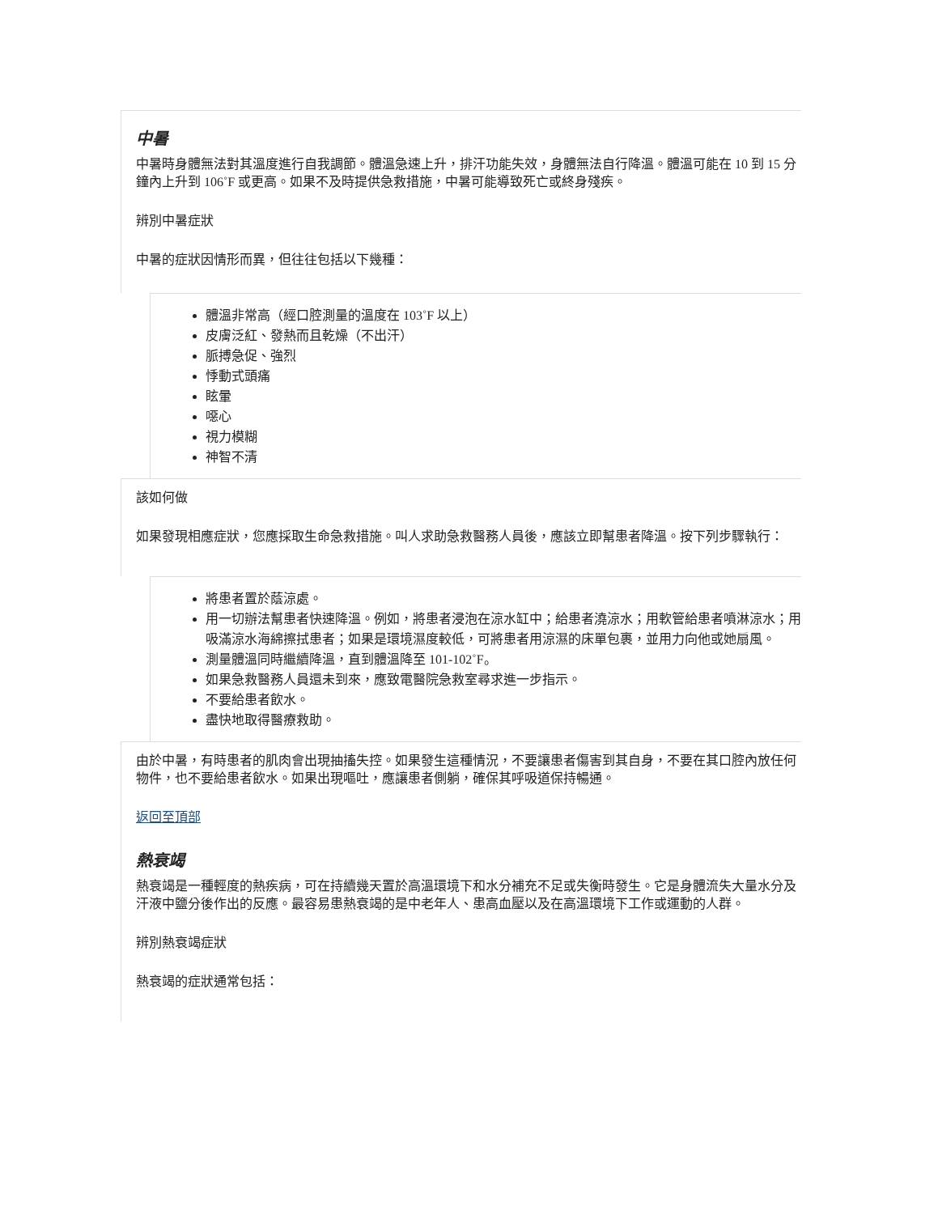中暑
中暑時身體無法對其溫度進行自我調節。體溫急速上升，排汗功能失效，身體無法自行降溫。體溫可能在 10 到 15 分鐘內上升到 106˚F 或更高。如果不及時提供急救措施，中暑可能導致死亡或終身殘疾。
辨別中暑症狀
中暑的症狀因情形而異，但往往包括以下幾種：
體溫非常高（經口腔測量的溫度在 103˚F 以上）
皮膚泛紅、發熱而且乾燥（不出汗）
脈搏急促、強烈
悸動式頭痛
眩暈
噁心
視力模糊
神智不清
該如何做
如果發現相應症狀，您應採取生命急救措施。叫人求助急救醫務人員後，應該立即幫患者降溫。按下列步驟執行：
將患者置於蔭涼處。
用一切辦法幫患者快速降溫。例如，將患者浸泡在涼水缸中；給患者澆涼水；用軟管給患者噴淋涼水；用吸滿涼水海綿擦拭患者；如果是環境濕度較低，可將患者用涼濕的床單包裹，並用力向他或她扇風。
測量體溫同時繼續降溫，直到體溫降至 101-102˚F。
如果急救醫務人員還未到來，應致電醫院急救室尋求進一步指示。
不要給患者飲水。
盡快地取得醫療救助。
由於中暑，有時患者的肌肉會出現抽搐失控。如果發生這種情況，不要讓患者傷害到其自身，不要在其口腔內放任何物件，也不要給患者飲水。如果出現嘔吐，應讓患者側躺，確保其呼吸道保持暢通。
返回至頂部
熱衰竭
熱衰竭是一種輕度的熱疾病，可在持續幾天置於高溫環境下和水分補充不足或失衡時發生。它是身體流失大量水分及汗液中鹽分後作出的反應。最容易患熱衰竭的是中老年人、患高血壓以及在高溫環境下工作或運動的人群。
辨別熱衰竭症狀
熱衰竭的症狀通常包括：